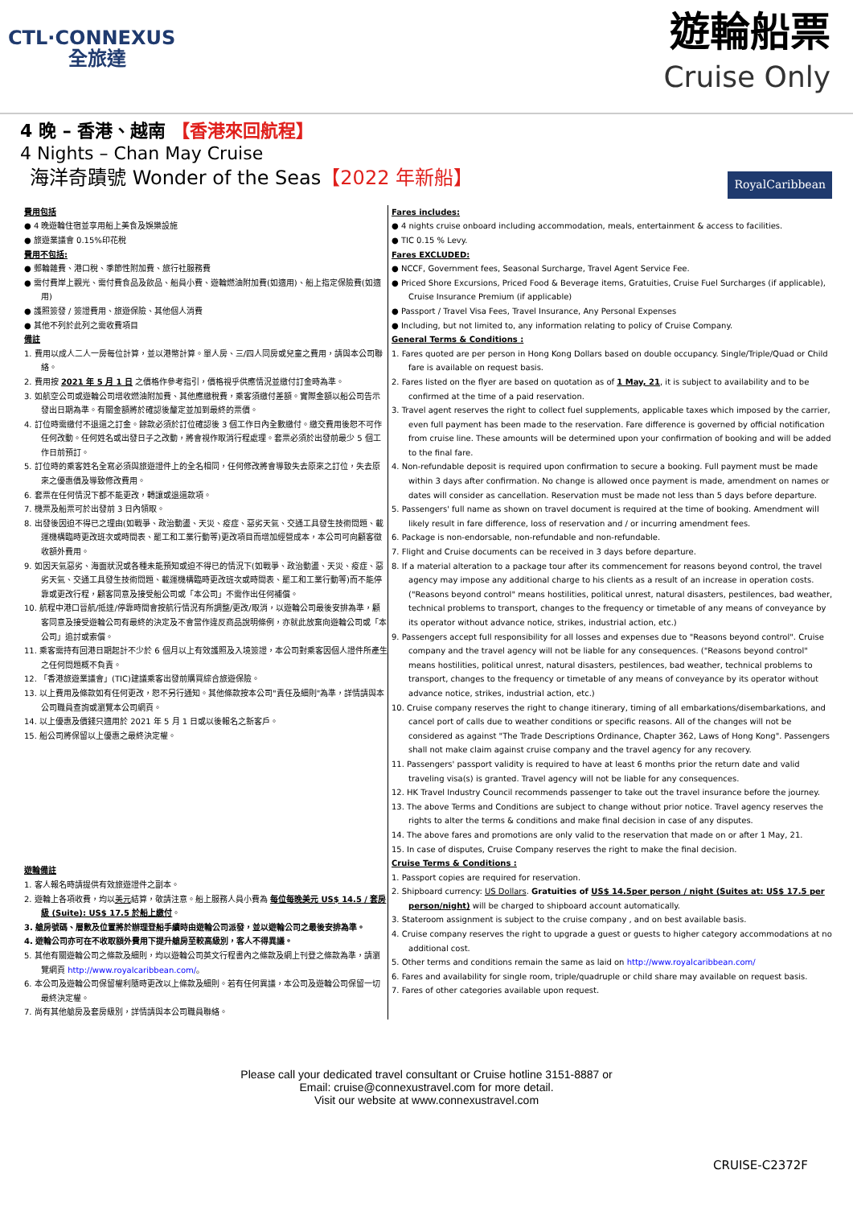CTL·CONNEXUS
全旅達
遊輪船票
Cruise Only
4 晚 – 香港、越南 【香港來回航程】
4 Nights – Chan May Cruise
海洋奇蹟號 Wonder of the Seas【2022 年新船】
RoyalCaribbean
費用包括
● 4 晚遊輪住宿並享用船上美食及娛樂設施
● 旅遊業議會 0.15%印花稅
費用不包括:
● 郵輪雜費、港口稅、季節性附加費、旅行社服務費
● 需付費岸上觀光、需付費食品及飲品、船員小費、遊輪燃油附加費(如適用)、船上指定保險費(如適用)
● 護照簽發 / 簽證費用、旅遊保險、其他個人消費
● 其他不列於此列之需收費項目
備註
1. 費用以成人二人一房每位計算，並以港幣計算。單人房、三/四人同房或兒童之費用，請與本公司聯絡。
2. 費用按 2021 年 5 月 1 日 之價格作參考指引，價格視乎供應情況並繳付訂金時為準。
3. 如航空公司或遊輪公司增收燃油附加費、其他應繳稅費，乘客須繳付差額。實際金額以船公司告示發出日期為準。有關金額將於確認後釐定並加到最終的票價。
4. 訂位時需繳付不退還之訂金。餘款必須於訂位確認後 3 個工作日內全數繳付。繳交費用後恕不可作任何改動。任何姓名或出發日子之改動，將會視作取消行程處理。套票必須於出發前最少 5 個工作日前預訂。
5. 訂位時的乘客姓名全寫必須與旅遊證件上的全名相同，任何修改將會導致失去原來之訂位，失去原來之優惠價及導致修改費用。
6. 套票在任何情況下都不能更改，轉讓或退還款項。
7. 機票及船票可於出發前 3 日內領取。
8. 出發後因迫不得已之理由(如戰爭、政治動盪、天災、疫症、惡劣天氣、交通工具發生技術問題、載運機構臨時更改班次或時間表、罷工和工業行動等)更改項目而增加經營成本，本公司可向顧客徵收額外費用。
9. 如因天氣惡劣、海面狀況或各種未能預知或迫不得已的情況下(如戰爭、政治動盪、天災、疫症、惡劣天氣、交通工具發生技術問題、載運機構臨時更改班次或時間表、罷工和工業行動等)而不能停靠或更改行程，顧客同意及接受船公司或「本公司」不需作出任何補償。
10. 航程中港口晉航/抵達/停靠時間會按航行情況有所調整/更改/取消，以遊輪公司最後安排為準，顧客同意及接受遊輪公司有最終的決定及不會當作違反商品說明條例，亦就此放棄向遊輪公司或「本公司」追討或索償。
11. 乘客需持有回港日期起計不少於 6 個月以上有效護照及入境簽證，本公司對乘客因個人證件所產生之任何問題概不負責。
12. 「香港旅遊業議會」(TIC)建議乘客出發前購買綜合旅遊保險。
13. 以上費用及條款如有任何更改，恕不另行通知。其他條款按本公司"責任及細則"為準，詳情請與本公司職員查詢或瀏覽本公司網頁。
14. 以上優惠及價錢只適用於 2021 年 5 月 1 日或以後報名之新客戶。
15. 船公司將保留以上優惠之最終決定權。
遊輪備註
1. 客人報名時請提供有效旅遊證件之副本。
2. 遊輪上各項收費，均以美元結算，敬請注意。船上服務人員小費為 每位每晚美元 US$ 14.5 / 套房級 (Suite): US$ 17.5 於船上繳付。
3. 艙房號碼、層數及位置將於辦理登船手續時由遊輪公司派發，並以遊輪公司之最後安排為準。
4. 遊輪公司亦可在不收取額外費用下提升艙房至較高級別，客人不得異議。
5. 其他有關遊輪公司之條款及細則，均以遊輪公司英文行程書內之條款及網上刊登之條款為準，請瀏覽網頁 http://www.royalcaribbean.com/。
6. 本公司及遊輪公司保留權利隨時更改以上條款及細則。若有任何異議，本公司及遊輪公司保留一切最終決定權。
7. 尚有其他艙房及套房級別，詳情請與本公司職員聯絡。
Fares includes:
● 4 nights cruise onboard including accommodation, meals, entertainment & access to facilities.
● TIC 0.15 % Levy.
Fares EXCLUDED:
● NCCF, Government fees, Seasonal Surcharge, Travel Agent Service Fee.
● Priced Shore Excursions, Priced Food & Beverage items, Gratuities, Cruise Fuel Surcharges (if applicable), Cruise Insurance Premium (if applicable)
● Passport / Travel Visa Fees, Travel Insurance, Any Personal Expenses
● Including, but not limited to, any information relating to policy of Cruise Company.
General Terms & Conditions :
1. Fares quoted are per person in Hong Kong Dollars based on double occupancy. Single/Triple/Quad or Child fare is available on request basis.
2. Fares listed on the flyer are based on quotation as of 1 May, 21, it is subject to availability and to be confirmed at the time of a paid reservation.
3. Travel agent reserves the right to collect fuel supplements, applicable taxes which imposed by the carrier, even full payment has been made to the reservation. Fare difference is governed by official notification from cruise line. These amounts will be determined upon your confirmation of booking and will be added to the final fare.
4. Non-refundable deposit is required upon confirmation to secure a booking. Full payment must be made within 3 days after confirmation. No change is allowed once payment is made, amendment on names or dates will consider as cancellation. Reservation must be made not less than 5 days before departure.
5. Passengers' full name as shown on travel document is required at the time of booking. Amendment will likely result in fare difference, loss of reservation and / or incurring amendment fees.
6. Package is non-endorsable, non-refundable and non-refundable.
7. Flight and Cruise documents can be received in 3 days before departure.
8. If a material alteration to a package tour after its commencement for reasons beyond control, the travel agency may impose any additional charge to his clients as a result of an increase in operation costs. ("Reasons beyond control" means hostilities, political unrest, natural disasters, pestilences, bad weather, technical problems to transport, changes to the frequency or timetable of any means of conveyance by its operator without advance notice, strikes, industrial action, etc.)
9. Passengers accept full responsibility for all losses and expenses due to "Reasons beyond control". Cruise company and the travel agency will not be liable for any consequences. ("Reasons beyond control" means hostilities, political unrest, natural disasters, pestilences, bad weather, technical problems to transport, changes to the frequency or timetable of any means of conveyance by its operator without advance notice, strikes, industrial action, etc.)
10. Cruise company reserves the right to change itinerary, timing of all embarkations/disembarkations, and cancel port of calls due to weather conditions or specific reasons. All of the changes will not be considered as against "The Trade Descriptions Ordinance, Chapter 362, Laws of Hong Kong". Passengers shall not make claim against cruise company and the travel agency for any recovery.
11. Passengers' passport validity is required to have at least 6 months prior the return date and valid traveling visa(s) is granted. Travel agency will not be liable for any consequences.
12. HK Travel Industry Council recommends passenger to take out the travel insurance before the journey.
13. The above Terms and Conditions are subject to change without prior notice. Travel agency reserves the rights to alter the terms & conditions and make final decision in case of any disputes.
14. The above fares and promotions are only valid to the reservation that made on or after 1 May, 21.
15. In case of disputes, Cruise Company reserves the right to make the final decision.
Cruise Terms & Conditions :
1. Passport copies are required for reservation.
2. Shipboard currency: US Dollars. Gratuities of US$ 14.5per person / night (Suites at: US$ 17.5 per person/night) will be charged to shipboard account automatically.
3. Stateroom assignment is subject to the cruise company , and on best available basis.
4. Cruise company reserves the right to upgrade a guest or guests to higher category accommodations at no additional cost.
5. Other terms and conditions remain the same as laid on http://www.royalcaribbean.com/
6. Fares and availability for single room, triple/quadruple or child share may available on request basis.
7. Fares of other categories available upon request.
Please call your dedicated travel consultant or Cruise hotline 3151-8887 or
Email: cruise@connexustravel.com for more detail.
Visit our website at www.connexustravel.com
CRUISE-C2372F